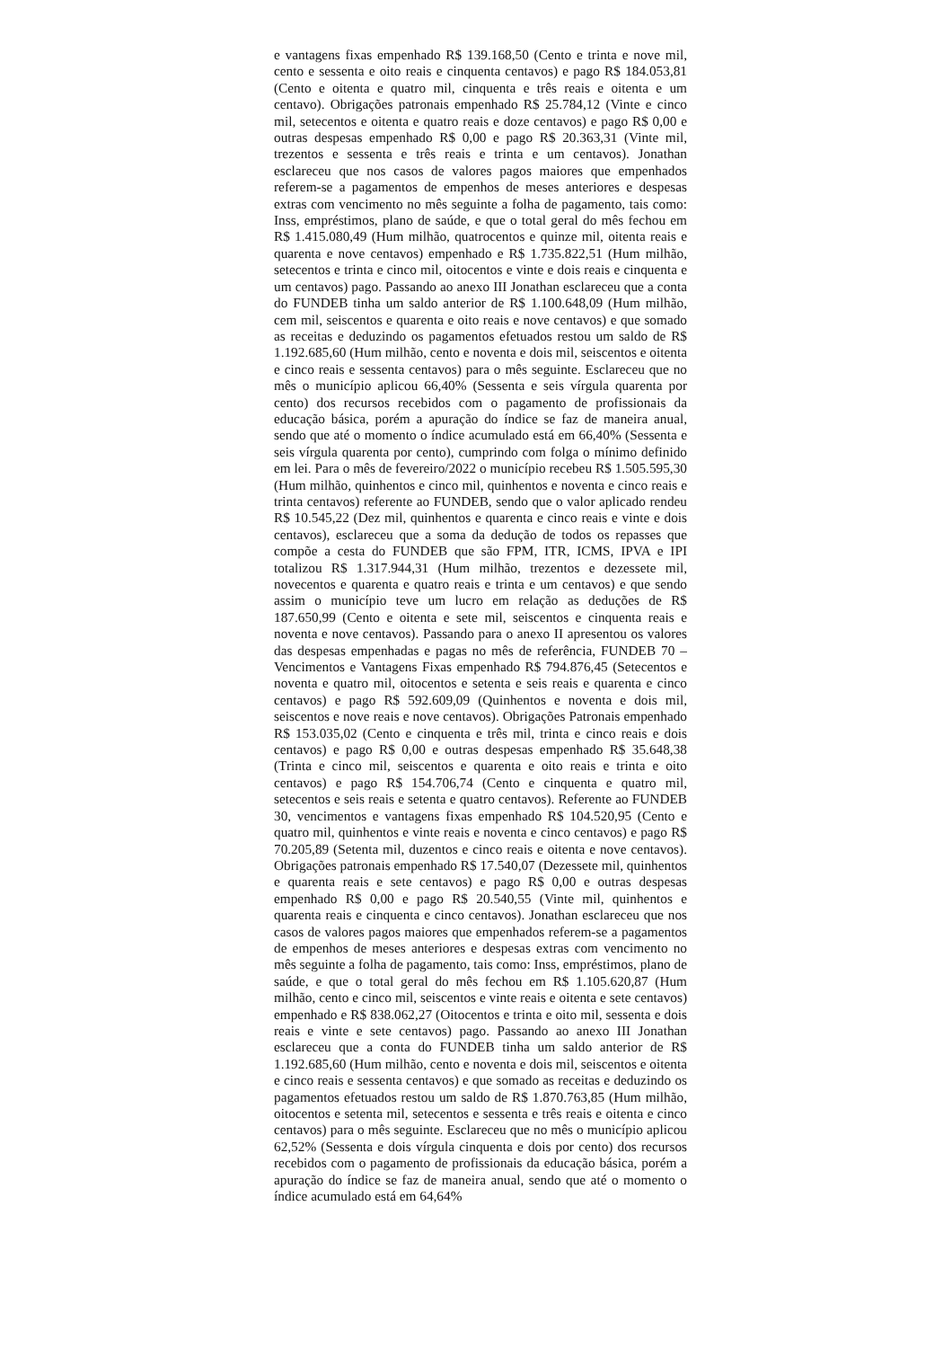e vantagens fixas empenhado R$ 139.168,50 (Cento e trinta e nove mil, cento e sessenta e oito reais e cinquenta centavos) e pago R$ 184.053,81 (Cento e oitenta e quatro mil, cinquenta e três reais e oitenta e um centavo). Obrigações patronais empenhado R$ 25.784,12 (Vinte e cinco mil, setecentos e oitenta e quatro reais e doze centavos) e pago R$ 0,00 e outras despesas empenhado R$ 0,00 e pago R$ 20.363,31 (Vinte mil, trezentos e sessenta e três reais e trinta e um centavos). Jonathan esclareceu que nos casos de valores pagos maiores que empenhados referem-se a pagamentos de empenhos de meses anteriores e despesas extras com vencimento no mês seguinte a folha de pagamento, tais como: Inss, empréstimos, plano de saúde, e que o total geral do mês fechou em R$ 1.415.080,49 (Hum milhão, quatrocentos e quinze mil, oitenta reais e quarenta e nove centavos) empenhado e R$ 1.735.822,51 (Hum milhão, setecentos e trinta e cinco mil, oitocentos e vinte e dois reais e cinquenta e um centavos) pago. Passando ao anexo III Jonathan esclareceu que a conta do FUNDEB tinha um saldo anterior de R$ 1.100.648,09 (Hum milhão, cem mil, seiscentos e quarenta e oito reais e nove centavos) e que somado as receitas e deduzindo os pagamentos efetuados restou um saldo de R$ 1.192.685,60 (Hum milhão, cento e noventa e dois mil, seiscentos e oitenta e cinco reais e sessenta centavos) para o mês seguinte. Esclareceu que no mês o município aplicou 66,40% (Sessenta e seis vírgula quarenta por cento) dos recursos recebidos com o pagamento de profissionais da educação básica, porém a apuração do índice se faz de maneira anual, sendo que até o momento o índice acumulado está em 66,40% (Sessenta e seis vírgula quarenta por cento), cumprindo com folga o mínimo definido em lei. Para o mês de fevereiro/2022 o município recebeu R$ 1.505.595,30 (Hum milhão, quinhentos e cinco mil, quinhentos e noventa e cinco reais e trinta centavos) referente ao FUNDEB, sendo que o valor aplicado rendeu R$ 10.545,22 (Dez mil, quinhentos e quarenta e cinco reais e vinte e dois centavos), esclareceu que a soma da dedução de todos os repasses que compõe a cesta do FUNDEB que são FPM, ITR, ICMS, IPVA e IPI totalizou R$ 1.317.944,31 (Hum milhão, trezentos e dezessete mil, novecentos e quarenta e quatro reais e trinta e um centavos) e que sendo assim o município teve um lucro em relação as deduções de R$ 187.650,99 (Cento e oitenta e sete mil, seiscentos e cinquenta reais e noventa e nove centavos). Passando para o anexo II apresentou os valores das despesas empenhadas e pagas no mês de referência, FUNDEB 70 – Vencimentos e Vantagens Fixas empenhado R$ 794.876,45 (Setecentos e noventa e quatro mil, oitocentos e setenta e seis reais e quarenta e cinco centavos) e pago R$ 592.609,09 (Quinhentos e noventa e dois mil, seiscentos e nove reais e nove centavos). Obrigações Patronais empenhado R$ 153.035,02 (Cento e cinquenta e três mil, trinta e cinco reais e dois centavos) e pago R$ 0,00 e outras despesas empenhado R$ 35.648,38 (Trinta e cinco mil, seiscentos e quarenta e oito reais e trinta e oito centavos) e pago R$ 154.706,74 (Cento e cinquenta e quatro mil, setecentos e seis reais e setenta e quatro centavos). Referente ao FUNDEB 30, vencimentos e vantagens fixas empenhado R$ 104.520,95 (Cento e quatro mil, quinhentos e vinte reais e noventa e cinco centavos) e pago R$ 70.205,89 (Setenta mil, duzentos e cinco reais e oitenta e nove centavos). Obrigações patronais empenhado R$ 17.540,07 (Dezessete mil, quinhentos e quarenta reais e sete centavos) e pago R$ 0,00 e outras despesas empenhado R$ 0,00 e pago R$ 20.540,55 (Vinte mil, quinhentos e quarenta reais e cinquenta e cinco centavos). Jonathan esclareceu que nos casos de valores pagos maiores que empenhados referem-se a pagamentos de empenhos de meses anteriores e despesas extras com vencimento no mês seguinte a folha de pagamento, tais como: Inss, empréstimos, plano de saúde, e que o total geral do mês fechou em R$ 1.105.620,87 (Hum milhão, cento e cinco mil, seiscentos e vinte reais e oitenta e sete centavos) empenhado e R$ 838.062,27 (Oitocentos e trinta e oito mil, sessenta e dois reais e vinte e sete centavos) pago. Passando ao anexo III Jonathan esclareceu que a conta do FUNDEB tinha um saldo anterior de R$ 1.192.685,60 (Hum milhão, cento e noventa e dois mil, seiscentos e oitenta e cinco reais e sessenta centavos) e que somado as receitas e deduzindo os pagamentos efetuados restou um saldo de R$ 1.870.763,85 (Hum milhão, oitocentos e setenta mil, setecentos e sessenta e três reais e oitenta e cinco centavos) para o mês seguinte. Esclareceu que no mês o município aplicou 62,52% (Sessenta e dois vírgula cinquenta e dois por cento) dos recursos recebidos com o pagamento de profissionais da educação básica, porém a apuração do índice se faz de maneira anual, sendo que até o momento o índice acumulado está em 64,64%